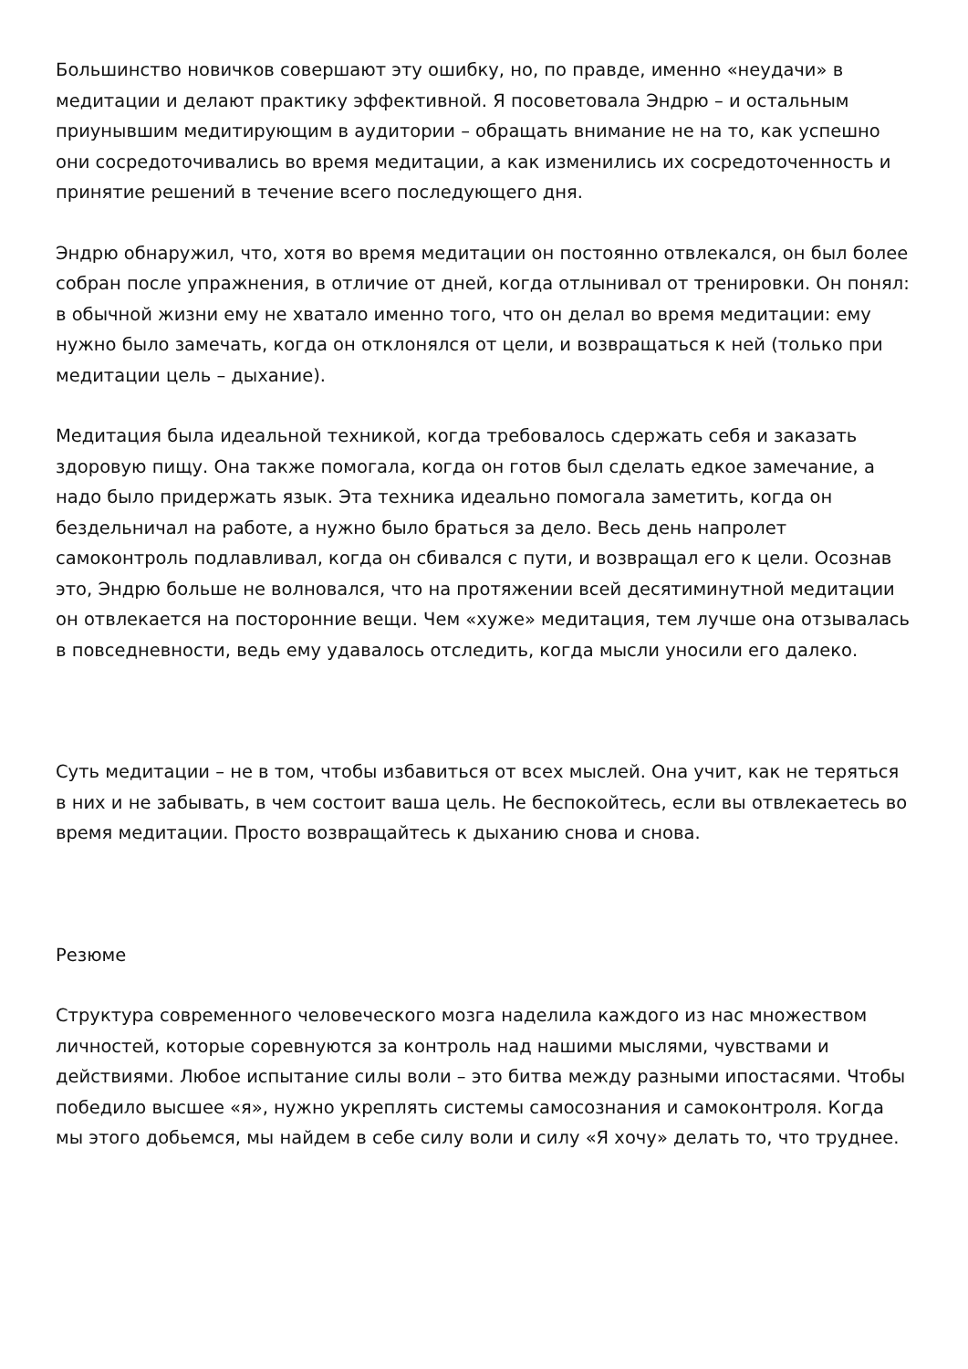Большинство новичков совершают эту ошибку, но, по правде, именно «неудачи» в медитации и делают практику эффективной. Я посоветовала Эндрю – и остальным приунывшим медитирующим в аудитории – обращать внимание не на то, как успешно они сосредоточивались во время медитации, а как изменились их сосредоточенность и принятие решений в течение всего последующего дня.
Эндрю обнаружил, что, хотя во время медитации он постоянно отвлекался, он был более собран после упражнения, в отличие от дней, когда отлынивал от тренировки. Он понял: в обычной жизни ему не хватало именно того, что он делал во время медитации: ему нужно было замечать, когда он отклонялся от цели, и возвращаться к ней (только при медитации цель – дыхание).
Медитация была идеальной техникой, когда требовалось сдержать себя и заказать здоровую пищу. Она также помогала, когда он готов был сделать едкое замечание, а надо было придержать язык. Эта техника идеально помогала заметить, когда он бездельничал на работе, а нужно было браться за дело. Весь день напролет самоконтроль подлавливал, когда он сбивался с пути, и возвращал его к цели. Осознав это, Эндрю больше не волновался, что на протяжении всей десятиминутной медитации он отвлекается на посторонние вещи. Чем «хуже» медитация, тем лучше она отзывалась в повседневности, ведь ему удавалось отследить, когда мысли уносили его далеко.
Суть медитации – не в том, чтобы избавиться от всех мыслей. Она учит, как не теряться в них и не забывать, в чем состоит ваша цель. Не беспокойтесь, если вы отвлекаетесь во время медитации. Просто возвращайтесь к дыханию снова и снова.
Резюме
Структура современного человеческого мозга наделила каждого из нас множеством личностей, которые соревнуются за контроль над нашими мыслями, чувствами и действиями. Любое испытание силы воли – это битва между разными ипостасями. Чтобы победило высшее «я», нужно укреплять системы самосознания и самоконтроля. Когда мы этого добьемся, мы найдем в себе силу воли и силу «Я хочу» делать то, что труднее.